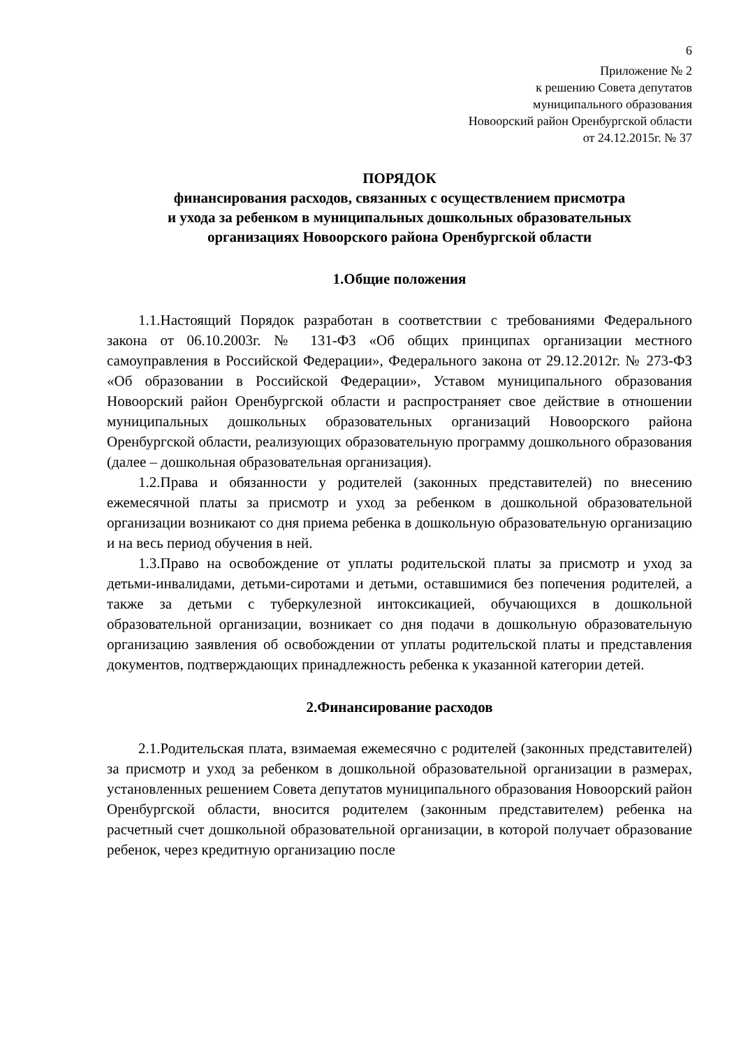6
Приложение № 2
к решению Совета депутатов
муниципального образования
Новоорский район Оренбургской области
от 24.12.2015г. № 37
ПОРЯДОК
финансирования расходов, связанных с осуществлением присмотра
и ухода за ребенком в муниципальных дошкольных образовательных
организациях Новоорского района Оренбургской области
1.Общие положения
1.1.Настоящий Порядок разработан в соответствии с требованиями Федерального закона от 06.10.2003г. № 131-ФЗ «Об общих принципах организации местного самоуправления в Российской Федерации», Федерального закона от 29.12.2012г. № 273-ФЗ «Об образовании в Российской Федерации», Уставом муниципального образования Новоорский район Оренбургской области и распространяет свое действие в отношении муниципальных дошкольных образовательных организаций Новоорского района Оренбургской области, реализующих образовательную программу дошкольного образования (далее – дошкольная образовательная организация).
1.2.Права и обязанности у родителей (законных представителей) по внесению ежемесячной платы за присмотр и уход за ребенком в дошкольной образовательной организации возникают со дня приема ребенка в дошкольную образовательную организацию и на весь период обучения в ней.
1.3.Право на освобождение от уплаты родительской платы за присмотр и уход за детьми-инвалидами, детьми-сиротами и детьми, оставшимися без попечения родителей, а также за детьми с туберкулезной интоксикацией, обучающихся в дошкольной образовательной организации, возникает со дня подачи в дошкольную образовательную организацию заявления об освобождении от уплаты родительской платы и представления документов, подтверждающих принадлежность ребенка к указанной категории детей.
2.Финансирование расходов
2.1.Родительская плата, взимаемая ежемесячно с родителей (законных представителей) за присмотр и уход за ребенком в дошкольной образовательной организации в размерах, установленных решением Совета депутатов муниципального образования Новоорский район Оренбургской области, вносится родителем (законным представителем) ребенка на расчетный счет дошкольной образовательной организации, в которой получает образование ребенок, через кредитную организацию после